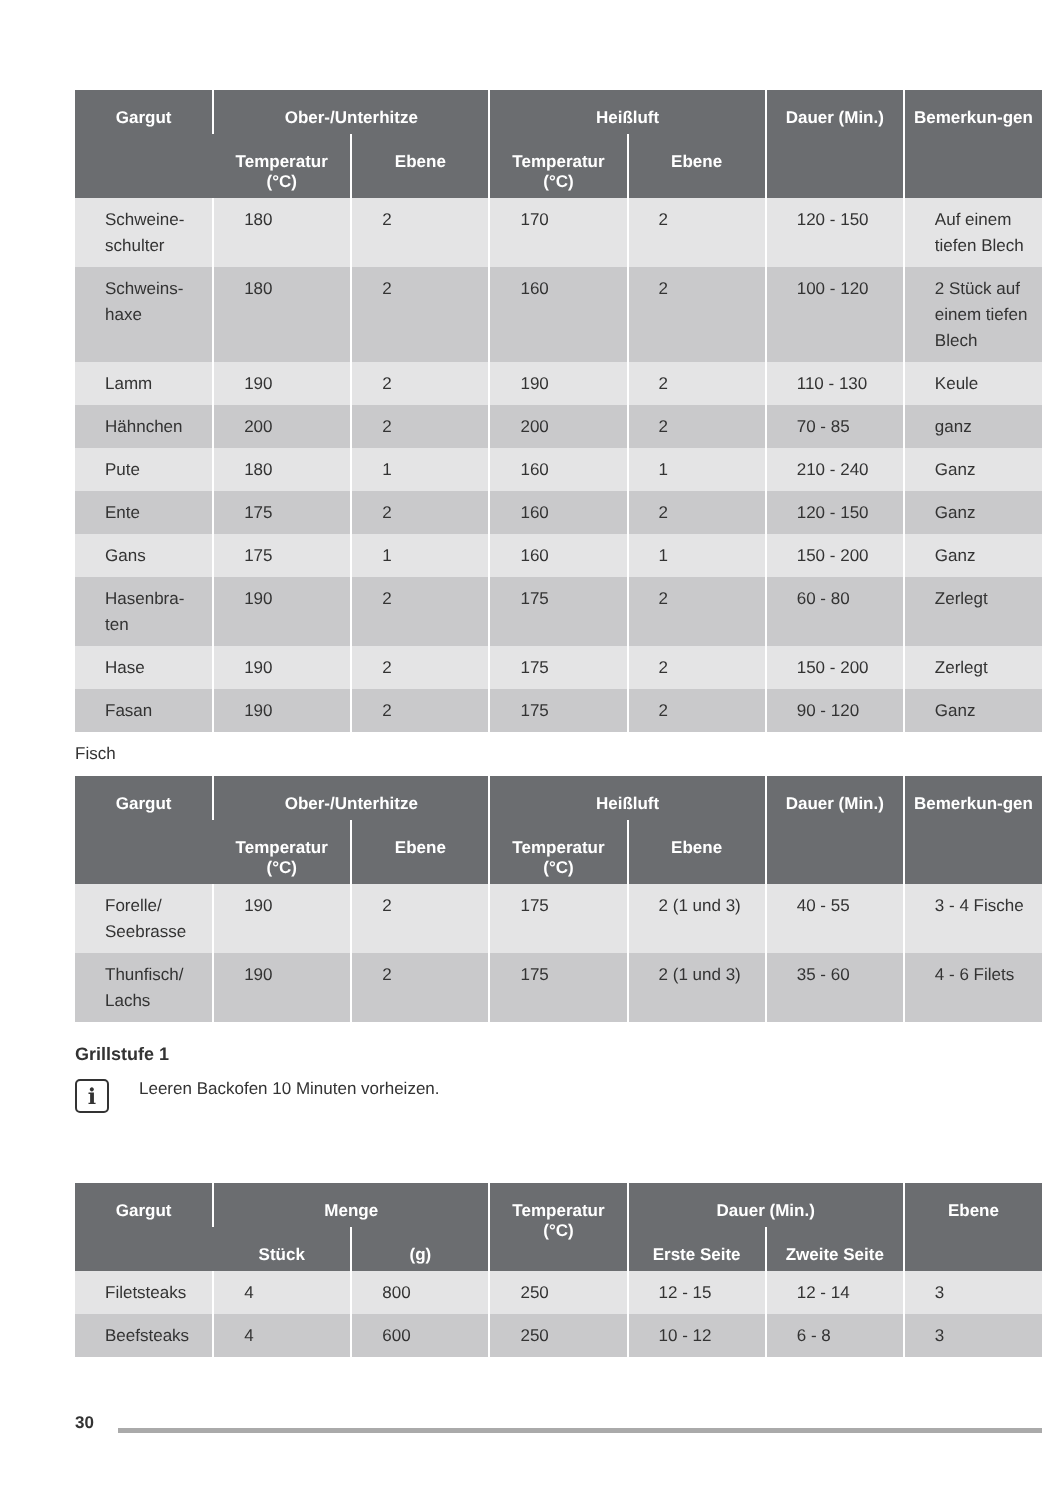| Gargut | Ober-/Unterhitze | | Heißluft | | Dauer (Min.) | Bemerkun-gen |
| --- | --- | --- | --- | --- | --- | --- |
| | Temperatur (°C) | Ebene | Temperatur (°C) | Ebene | | |
| Schweine-schulter | 180 | 2 | 170 | 2 | 120 - 150 | Auf einem tiefen Blech |
| Schweins-haxe | 180 | 2 | 160 | 2 | 100 - 120 | 2 Stück auf einem tiefen Blech |
| Lamm | 190 | 2 | 190 | 2 | 110 - 130 | Keule |
| Hähnchen | 200 | 2 | 200 | 2 | 70 - 85 | ganz |
| Pute | 180 | 1 | 160 | 1 | 210 - 240 | Ganz |
| Ente | 175 | 2 | 160 | 2 | 120 - 150 | Ganz |
| Gans | 175 | 1 | 160 | 1 | 150 - 200 | Ganz |
| Hasenbra-ten | 190 | 2 | 175 | 2 | 60 - 80 | Zerlegt |
| Hase | 190 | 2 | 175 | 2 | 150 - 200 | Zerlegt |
| Fasan | 190 | 2 | 175 | 2 | 90 - 120 | Ganz |
Fisch
| Gargut | Ober-/Unterhitze | | Heißluft | | Dauer (Min.) | Bemerkun-gen |
| --- | --- | --- | --- | --- | --- | --- |
| | Temperatur (°C) | Ebene | Temperatur (°C) | Ebene | | |
| Forelle/ Seebrasse | 190 | 2 | 175 | 2 (1 und 3) | 40 - 55 | 3 - 4 Fische |
| Thunfisch/ Lachs | 190 | 2 | 175 | 2 (1 und 3) | 35 - 60 | 4 - 6 Filets |
Grillstufe 1
i
Leeren Backofen 10 Minuten vorheizen.
| Gargut | Menge | | Temperatur (°C) | Dauer (Min.) | | Ebene |
| --- | --- | --- | --- | --- | --- | --- |
| | Stück | (g) | | Erste Seite | Zweite Seite | |
| Filetsteaks | 4 | 800 | 250 | 12 - 15 | 12 - 14 | 3 |
| Beefsteaks | 4 | 600 | 250 | 10 - 12 | 6 - 8 | 3 |
30